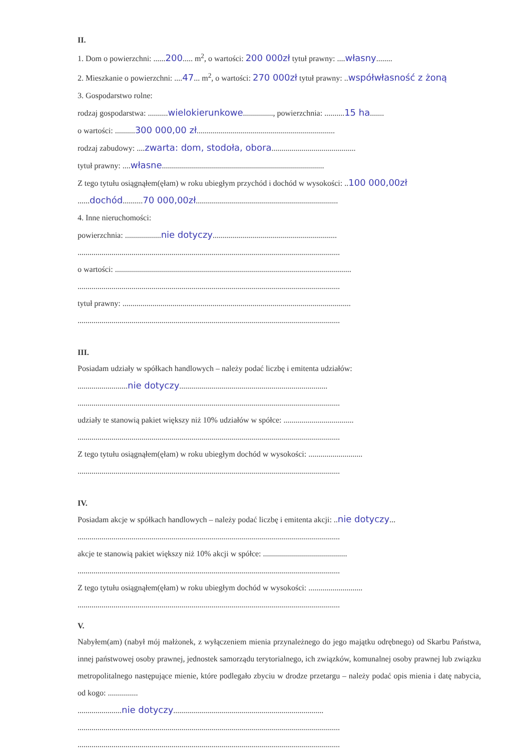II.
1. Dom o powierzchni: ......200..... m<sup>2</sup>, o wartości: 200 000zł tytuł prawny: ....własny........
2. Mieszkanie o powierzchni: ....47... m<sup>2</sup>, o wartości: 270 000zł tytuł prawny: ..współwłasność z żoną
3. Gospodarstwo rolne:
rodzaj gospodarstwa: ..........wielokierunkowe..............., powierzchnia: ..........15 ha.......
o wartości: ..........300 000,00 zł.....................................................................
rodzaj zabudowy: ....zwarta: dom, stodoła, obora..........................................
tytuł prawny: ....własne.................................................................................
Z tego tytułu osiągnąłem(ęłam) w roku ubiegłym przychód i dochód w wysokości: ..100 000,00zł
......dochód..........70 000,00zł.......................................................................
4. Inne nieruchomości:
powierzchnia: ..................nie dotyczy..............................................................
...................................................................................................................................
o wartości: ......................................................................................................................
...................................................................................................................................
tytuł prawny: ..................................................................................................................
...................................................................................................................................
III.
Posiadam udziały w spółkach handlowych – należy podać liczbę i emitenta udziałów:
.........................nie dotyczy..........................................................................
...................................................................................................................................
udziały te stanowią pakiet większy niż 10% udziałów w spółce: ...................................
...................................................................................................................................
Z tego tytułu osiągnąłem(ęłam) w roku ubiegłym dochód w wysokości: ...........................
...................................................................................................................................
IV.
Posiadam akcje w spółkach handlowych – należy podać liczbę i emitenta akcji: ..nie dotyczy...
...................................................................................................................................
akcje te stanowią pakiet większy niż 10% akcji w spółce: ..........................................
...................................................................................................................................
Z tego tytułu osiągnąłem(ęłam) w roku ubiegłym dochód w wysokości: ...........................
...................................................................................................................................
V.
Nabyłem(am) (nabył mój małżonek, z wyłączeniem mienia przynależnego do jego majątku odrębnego) od Skarbu Państwa, innej państwowej osoby prawnej, jednostek samorządu terytorialnego, ich związków, komunalnej osoby prawnej lub związku metropolitalnego następujące mienie, które podlegało zbyciu w drodze przetargu – należy podać opis mienia i datę nabycia, od kogo: ...............
......................nie dotyczy...........................................................................
...................................................................................................................................
...................................................................................................................................